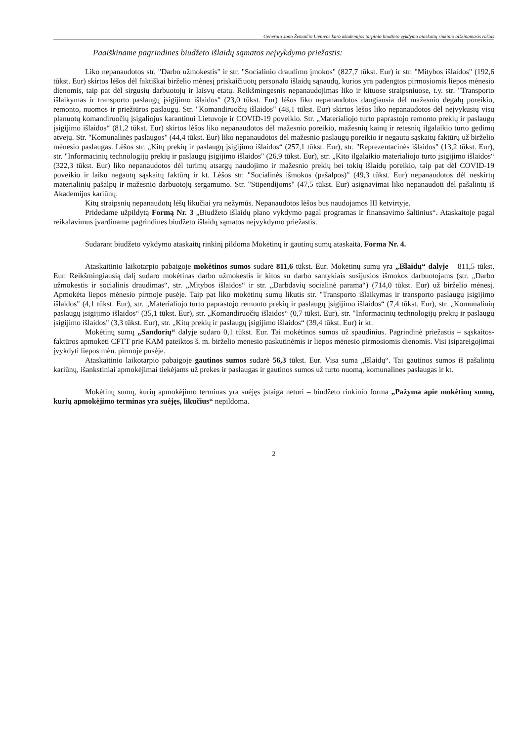Generolo Jono Žemaičio Lietuvos karo akademijos tarpinio biudžeto vykdymo ataskaitų rinkinio aiškinamasis raštas
Paaiškiname pagrindines biudžeto išlaidų sąmatos neįvykdymo priežastis:
Liko nepanaudotos str. "Darbo užmokestis" ir str. "Socialinio draudimo įmokos" (827,7 tūkst. Eur) ir str. "Mitybos išlaidos" (192,6 tūkst. Eur) skirtos lėšos dėl faktiškai birželio mėnesį priskaičiuotų personalo išlaidų sąnaudų, kurios yra padengtos pirmosiomis liepos mėnesio dienomis, taip pat dėl sirgusių darbuotojų ir laisvų etatų. Reikšmingesnis nepanaudojimas liko ir kituose straipsniuose, t.y. str. "Transporto išlaikymas ir transporto paslaugų įsigijimo išlaidos" (23,0 tūkst. Eur) lėšos liko nepanaudotos daugiausia dėl mažesnio degalų poreikio, remonto, nuomos ir priežiūros paslaugų. Str. "Komandiruočių išlaidos" (48,1 tūkst. Eur) skirtos lėšos liko nepanaudotos dėl neįvykusių visų planuotų komandiruočių įsigaliojus karantinui Lietuvoje ir COVID-19 poveikio. Str. „Materialiojo turto paprastojo remonto prekių ir paslaugų įsigijimo išlaidos“ (81,2 tūkst. Eur) skirtos lėšos liko nepanaudotos dėl mažesnio poreikio, mažesnių kainų ir retesnių ilgalaikio turto gedimų atvejų. Str. "Komunalinės paslaugos" (44,4 tūkst. Eur) liko nepanaudotos dėl mažesnio paslaugų poreikio ir negautų sąskaitų faktūrų už birželio mėnesio paslaugas. Lėšos str. „Kitų prekių ir paslaugų įsigijimo išlaidos“ (257,1 tūkst. Eur), str. "Reprezentacinės išlaidos" (13,2 tūkst. Eur), str. "Informacinių technologijų prekių ir paslaugų įsigijimo išlaidos" (26,9 tūkst. Eur), str. „Kito ilgalaikio materialiojo turto įsigijimo išlaidos“ (322,3 tūkst. Eur) liko nepanaudotos dėl turimų atsargų naudojimo ir mažesnio prekių bei tokių išlaidų poreikio, taip pat dėl COVID-19 poveikio ir laiku negautų sąskaitų faktūrų ir kt. Lėšos str. "Socialinės išmokos (pašalpos)" (49,3 tūkst. Eur) nepanaudotos dėl neskirtų materialinių pašalpų ir mažesnio darbuotojų sergamumo. Str. "Stipendijoms" (47,5 tūkst. Eur) asignavimai liko nepanaudoti dėl pašalintų iš Akademijos kariūnų.
Kitų straipsnių nepanaudotų lėšų likučiai yra nežymūs. Nepanaudotos lėšos bus naudojamos III ketvirtyje.
Pridedame užpildytą Formą Nr. 3 „Biudžeto išlaidų plano vykdymo pagal programas ir finansavimo šaltinius“. Ataskaitoje pagal reikalavimus įvardiname pagrindines biudžeto išlaidų sąmatos neįvykdymo priežastis.
Sudarant biudžeto vykdymo ataskaitų rinkinį pildoma Mokėtinų ir gautinų sumų ataskaita, Forma Nr. 4.
Ataskaitinio laikotarpio pabaigoje mokėtinos sumos sudarė 811,6 tūkst. Eur. Mokėtinų sumų yra „Išlaidų“ dalyje – 811,5 tūkst. Eur. Reikšmingiausią dalį sudaro mokėtinas darbo užmokestis ir kitos su darbo santykiais susijusios išmokos darbuotojams (str. „Darbo užmokestis ir socialinis draudimas“, str. „Mitybos išlaidos“ ir str. „Darbdavių socialinė parama“) (714,0 tūkst. Eur) už birželio mėnesį. Apmokėta liepos mėnesio pirmoje pusėje. Taip pat liko mokėtinų sumų likutis str. "Transporto išlaikymas ir transporto paslaugų įsigijimo išlaidos" (4,1 tūkst. Eur), str. „Materialiojo turto paprastojo remonto prekių ir paslaugų įsigijimo išlaidos“ (7,4 tūkst. Eur), str. „Komunalinių paslaugų įsigijimo išlaidos“ (35,1 tūkst. Eur), str. „Komandiruočių išlaidos“ (0,7 tūkst. Eur), str. "Informacinių technologijų prekių ir paslaugų įsigijimo išlaidos" (3,3 tūkst. Eur), str. „Kitų prekių ir paslaugų įsigijimo išlaidos“ (39,4 tūkst. Eur) ir kt.
Mokėtinų sumų „Sandorių“ dalyje sudaro 0,1 tūkst. Eur. Tai mokėtinos sumos už spaudinius. Pagrindinė priežastis – sąskaitos-faktūros apmokėti CFTT prie KAM pateiktos š. m. birželio mėnesio paskutinėmis ir liepos mėnesio pirmosiomis dienomis. Visi įsipareigojimai įvykdyti liepos mėn. pirmoje pusėje.
Ataskaitinio laikotarpio pabaigoje gautinos sumos sudarė 56,3 tūkst. Eur. Visa suma „Išlaidų“. Tai gautinos sumos iš pašalintų kariūnų, išankstiniai apmokėjimai tiekėjams už prekes ir paslaugas ir gautinos sumos už turto nuomą, komunalines paslaugas ir kt.
Mokėtinų sumų, kurių apmokėjimo terminas yra suėjęs įstaiga neturi – biudžeto rinkinio forma „Pažyma apie mokėtinų sumų, kurių apmokėjimo terminas yra suėjęs, likučius“ nepildoma.
2